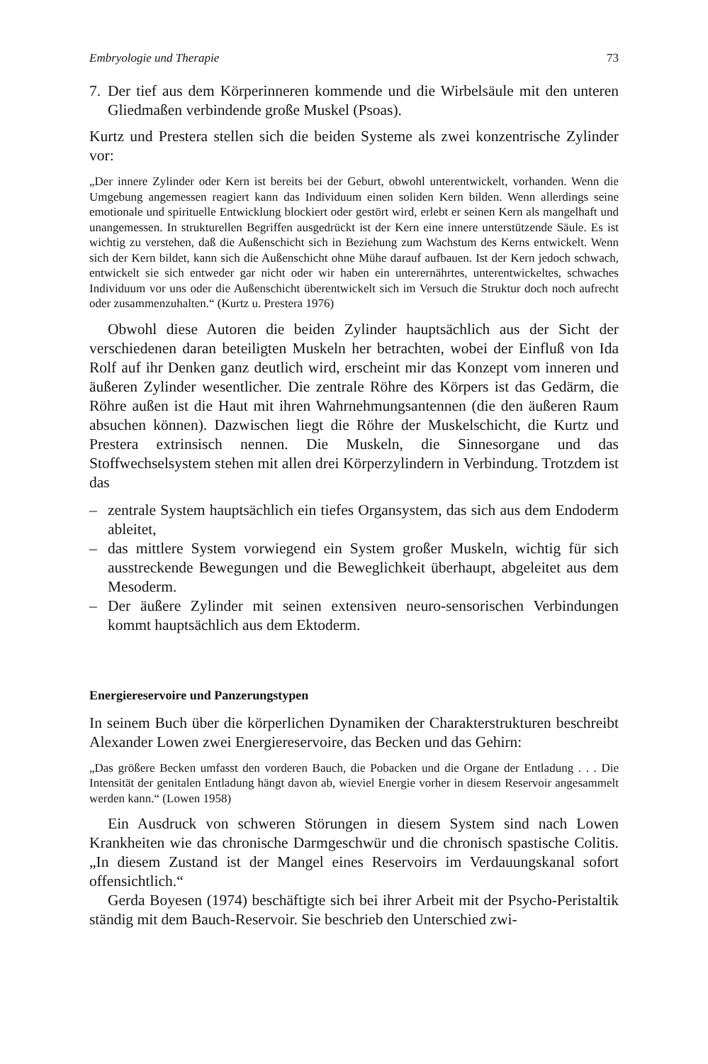Embryologie und Therapie 73
7. Der tief aus dem Körperinneren kommende und die Wirbelsäule mit den unteren Gliedmaßen verbindende große Muskel (Psoas).
Kurtz und Prestera stellen sich die beiden Systeme als zwei konzentrische Zylinder vor:
„Der innere Zylinder oder Kern ist bereits bei der Geburt, obwohl unterentwickelt, vorhanden. Wenn die Umgebung angemessen reagiert kann das Individuum einen soliden Kern bilden. Wenn allerdings seine emotionale und spirituelle Entwicklung blockiert oder gestört wird, erlebt er seinen Kern als mangelhaft und unangemessen. In strukturellen Begriffen ausgedrückt ist der Kern eine innere unterstützende Säule. Es ist wichtig zu verstehen, daß die Außenschicht sich in Beziehung zum Wachstum des Kerns entwickelt. Wenn sich der Kern bildet, kann sich die Außenschicht ohne Mühe darauf aufbauen. Ist der Kern jedoch schwach, entwickelt sie sich entweder gar nicht oder wir haben ein unterernährtes, unterentwickeltes, schwaches Individuum vor uns oder die Außenschicht überentwickelt sich im Versuch die Struktur doch noch aufrecht oder zusammenzuhalten.“ (Kurtz u. Prestera 1976)
Obwohl diese Autoren die beiden Zylinder hauptsächlich aus der Sicht der verschiedenen daran beteiligten Muskeln her betrachten, wobei der Einfluß von Ida Rolf auf ihr Denken ganz deutlich wird, erscheint mir das Konzept vom inneren und äußeren Zylinder wesentlicher. Die zentrale Röhre des Körpers ist das Gedärm, die Röhre außen ist die Haut mit ihren Wahrnehmungsantennen (die den äußeren Raum absuchen können). Dazwischen liegt die Röhre der Muskelschicht, die Kurtz und Prestera extrinsisch nennen. Die Muskeln, die Sinnesorgane und das Stoffwechselsystem stehen mit allen drei Körperzylindern in Verbindung. Trotzdem ist das
– zentrale System hauptsächlich ein tiefes Organsystem, das sich aus dem Endoderm ableitet,
– das mittlere System vorwiegend ein System großer Muskeln, wichtig für sich ausstreckende Bewegungen und die Beweglichkeit überhaupt, abgeleitet aus dem Mesoderm.
– Der äußere Zylinder mit seinen extensiven neuro-sensorischen Verbindungen kommt hauptsächlich aus dem Ektoderm.
Energiereservoire und Panzerungstypen
In seinem Buch über die körperlichen Dynamiken der Charakterstrukturen beschreibt Alexander Lowen zwei Energiereservoire, das Becken und das Gehirn:
„Das größere Becken umfasst den vorderen Bauch, die Pobacken und die Organe der Entladung . . . Die Intensität der genitalen Entladung hängt davon ab, wieviel Energie vorher in diesem Reservoir angesammelt werden kann.“ (Lowen 1958)
Ein Ausdruck von schweren Störungen in diesem System sind nach Lowen Krankheiten wie das chronische Darmgeschwür und die chronisch spastische Colitis. „In diesem Zustand ist der Mangel eines Reservoirs im Verdauungskanal sofort offensichtlich.“
Gerda Boyesen (1974) beschäftigte sich bei ihrer Arbeit mit der Psycho-Peristaltik ständig mit dem Bauch-Reservoir. Sie beschrieb den Unterschied zwi-